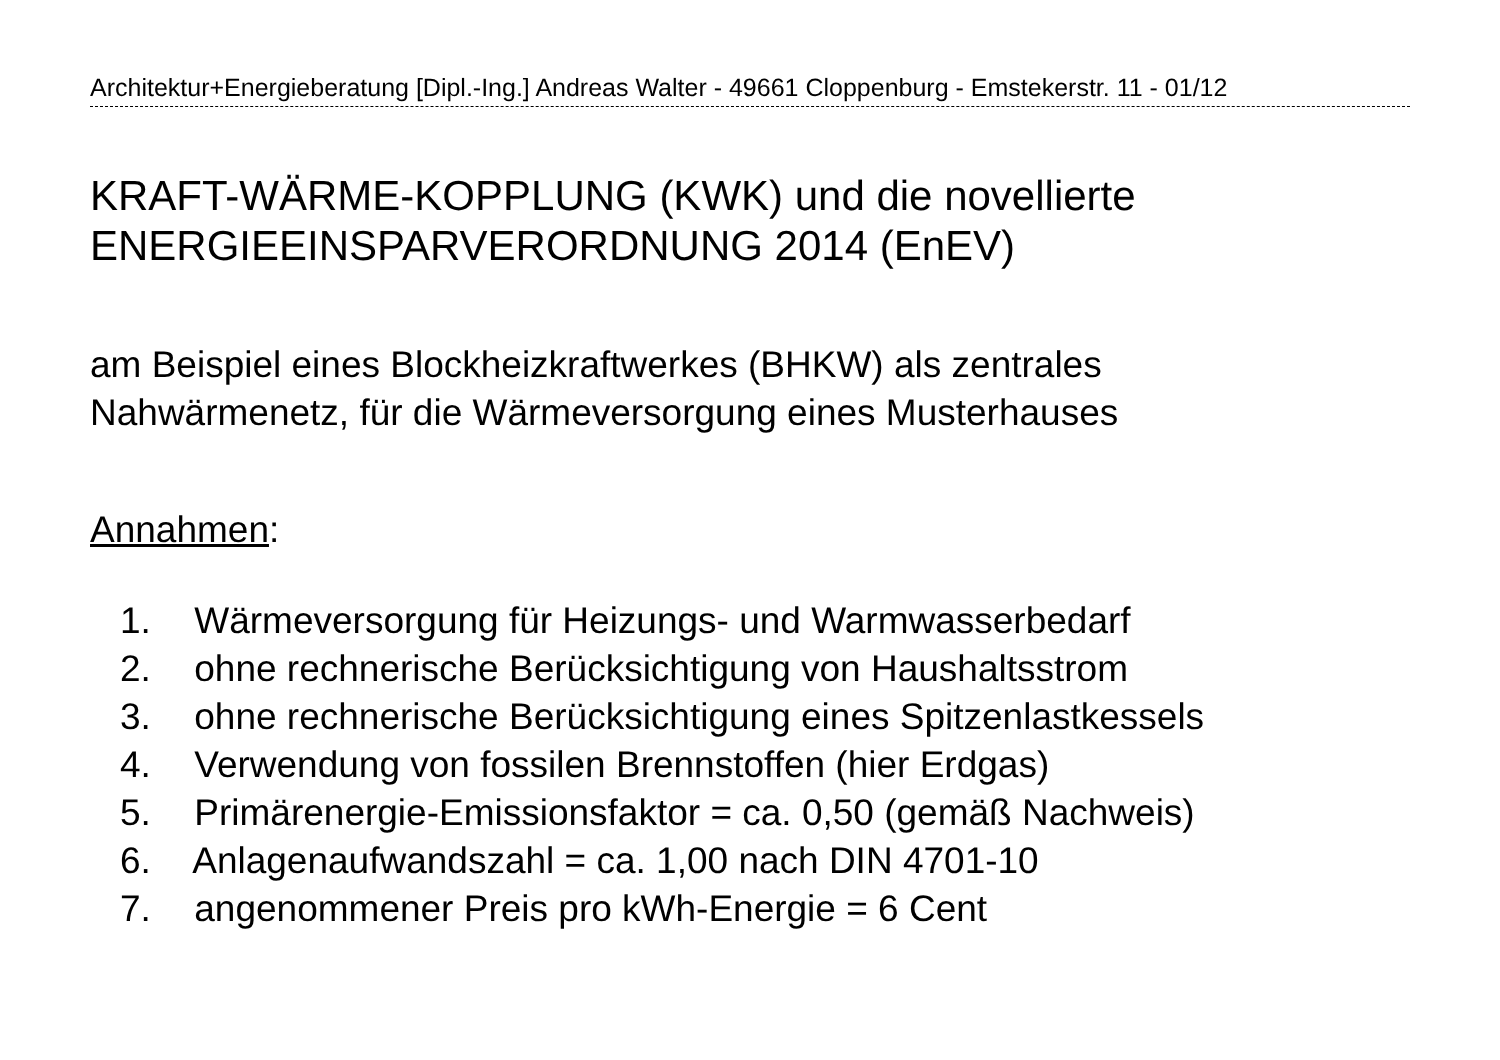Architektur+Energieberatung [Dipl.-Ing.] Andreas Walter - 49661 Cloppenburg - Emstekerstr. 11 - 01/12
KRAFT-WÄRME-KOPPLUNG (KWK) und die novellierte
ENERGIEEINSPARVERORDNUNG 2014 (EnEV)
am Beispiel eines Blockheizkraftwerkes (BHKW) als zentrales
Nahwärmenetz, für die Wärmeversorgung eines Musterhauses
Annahmen:
1. Wärmeversorgung für Heizungs- und Warmwasserbedarf
2. ohne rechnerische Berücksichtigung von Haushaltsstrom
3. ohne rechnerische Berücksichtigung eines Spitzenlastkessels
4. Verwendung von fossilen Brennstoffen (hier Erdgas)
5. Primärenergie-Emissionsfaktor = ca. 0,50 (gemäß Nachweis)
6. Anlagenaufwandszahl = ca. 1,00 nach DIN 4701-10
7. angenommener Preis pro kWh-Energie = 6 Cent